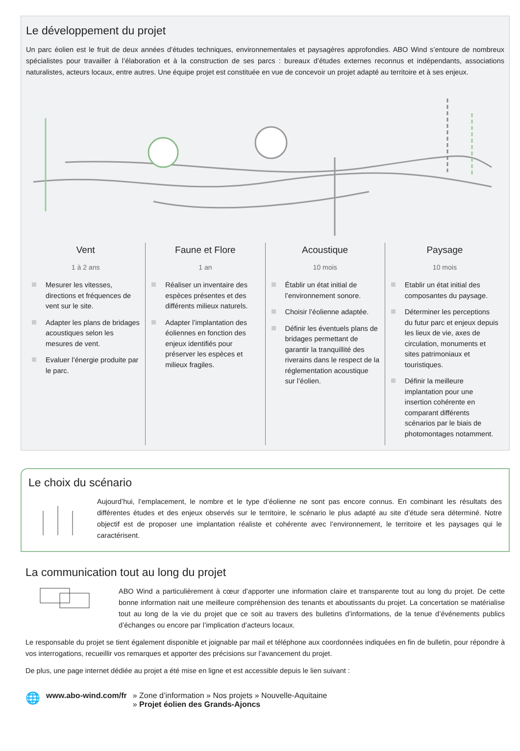Le développement du projet
Un parc éolien est le fruit de deux années d’études techniques, environnementales et paysagères approfondies. ABO Wind s’entoure de nombreux spécialistes pour travailler à l’élaboration et à la construction de ses parcs : bureaux d’études externes reconnus et indépendants, associations naturalistes, acteurs locaux, entre autres. Une équipe projet est constituée en vue de concevoir un projet adapté au territoire et à ses enjeux.
Vent
1 à 2 ans
Mesurer les vitesses, directions et fréquences de vent sur le site.
Adapter les plans de bridages acoustiques selon les mesures de vent.
Evaluer l’énergie produite par le parc.
Faune et Flore
1 an
Réaliser un inventaire des espèces présentes et des différents milieux naturels.
Adapter l’implantation des éoliennes en fonction des enjeux identifiés pour préserver les espèces et milieux fragiles.
Acoustique
10 mois
Établir un état initial de l’environnement sonore.
Choisir l’éolienne adaptée.
Définir les éventuels plans de bridages permettant de garantir la tranquillité des riverains dans le respect de la réglementation acoustique sur l’éolien.
Paysage
10 mois
Etablir un état initial des composantes du paysage.
Déterminer les perceptions du futur parc et enjeux depuis les lieux de vie, axes de circulation, monuments et sites patrimoniaux et touristiques.
Définir la meilleure implantation pour une insertion cohérente en comparant différents scénarios par le biais de photomontages notamment.
Le choix du scénario
Aujourd’hui, l’emplacement, le nombre et le type d’éolienne ne sont pas encore connus. En combinant les résultats des différentes études et des enjeux observés sur le territoire, le scénario le plus adapté au site d’étude sera déterminé. Notre objectif est de proposer une implantation réaliste et cohérente avec l’environnement, le territoire et les paysages qui le caractérisent.
La communication tout au long du projet
ABO Wind a particulièrement à cœur d’apporter une information claire et transparente tout au long du projet. De cette bonne information nait une meilleure compréhension des tenants et aboutissants du projet. La concertation se matérialise tout au long de la vie du projet que ce soit au travers des bulletins d’informations, de la tenue d’événements publics d’échanges ou encore par l’implication d’acteurs locaux.
Le responsable du projet se tient également disponible et joignable par mail et téléphone aux coordonnées indiquées en fin de bulletin, pour répondre à vos interrogations, recueillir vos remarques et apporter des précisions sur l’avancement du projet.
De plus, une page internet dédiée au projet a été mise en ligne et est accessible depuis le lien suivant :
🌐 www.abo-wind.com/fr » Zone d’information » Nos projets » Nouvelle-Aquitaine
» Projet éolien des Grands-Ajoncs